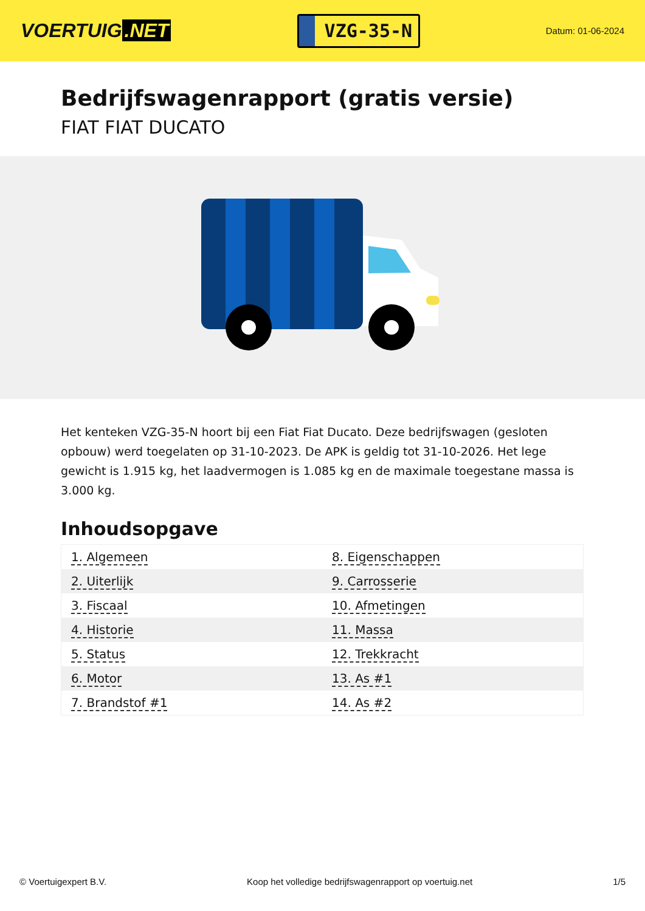VOERTUIG.NET
VZG-35-N
Datum: 01-06-2024
Bedrijfswagenrapport (gratis versie)
FIAT FIAT DUCATO
Het kenteken VZG-35-N hoort bij een Fiat Fiat Ducato. Deze bedrijfswagen (gesloten opbouw) werd toegelaten op 31-10-2023. De APK is geldig tot 31-10-2026. Het lege gewicht is 1.915 kg, het laadvermogen is 1.085 kg en de maximale toegestane massa is 3.000 kg.
Inhoudsopgave
| 1. Algemeen | 8. Eigenschappen |
| 2. Uiterlijk | 9. Carrosserie |
| 3. Fiscaal | 10. Afmetingen |
| 4. Historie | 11. Massa |
| 5. Status | 12. Trekkracht |
| 6. Motor | 13. As #1 |
| 7. Brandstof #1 | 14. As #2 |
© Voertuigexpert B.V. Koop het volledige bedrijfswagenrapport op voertuig.net 1/5